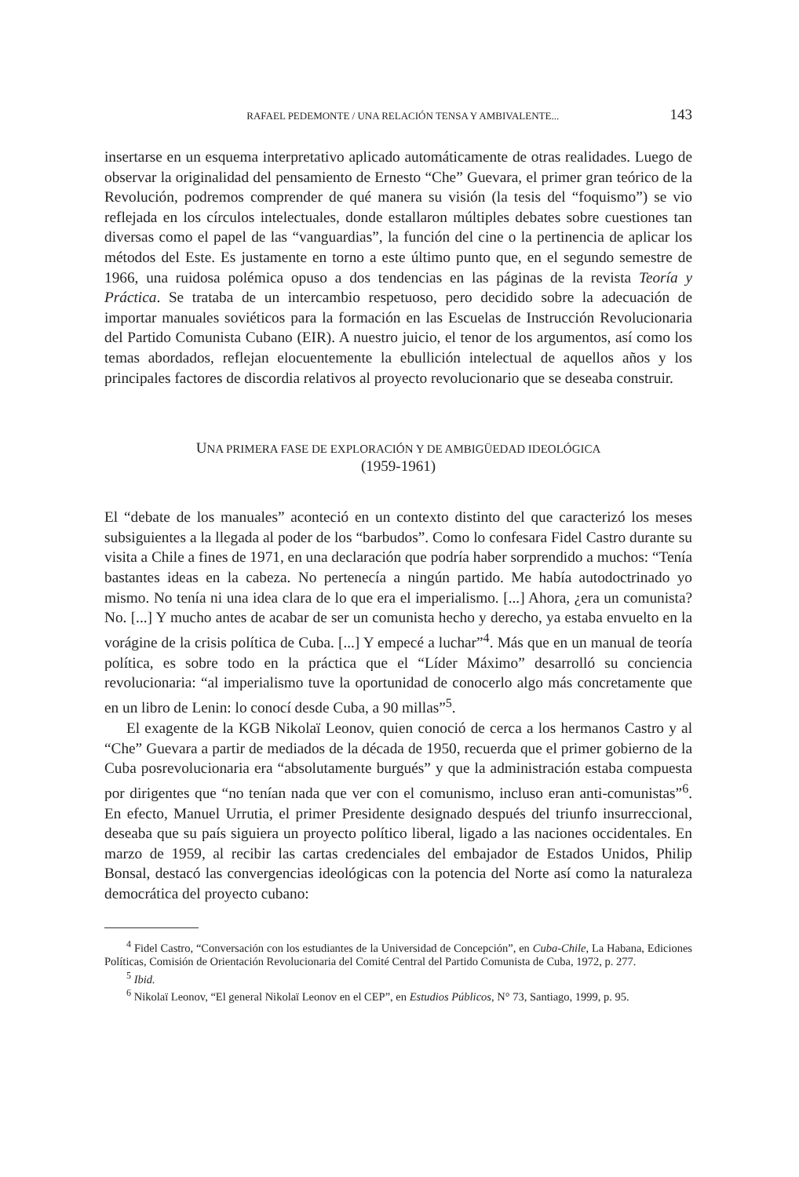RAFAEL PEDEMONTE / UNA RELACIÓN TENSA Y AMBIVALENTE... 143
insertarse en un esquema interpretativo aplicado automáticamente de otras realidades. Luego de observar la originalidad del pensamiento de Ernesto “Che” Guevara, el primer gran teórico de la Revolución, podremos comprender de qué manera su visión (la tesis del “foquismo”) se vio reflejada en los círculos intelectuales, donde estallaron múltiples debates sobre cuestiones tan diversas como el papel de las “vanguardias”, la función del cine o la pertinencia de aplicar los métodos del Este. Es justamente en torno a este último punto que, en el segundo semestre de 1966, una ruidosa polémica opuso a dos tendencias en las páginas de la revista Teoría y Práctica. Se trataba de un intercambio respetuoso, pero decidido sobre la adecuación de importar manuales soviéticos para la formación en las Escuelas de Instrucción Revolucionaria del Partido Comunista Cubano (EIR). A nuestro juicio, el tenor de los argumentos, así como los temas abordados, reflejan elocuentemente la ebullición intelectual de aquellos años y los principales factores de discordia relativos al proyecto revolucionario que se deseaba construir.
UNA PRIMERA FASE DE EXPLORACIÓN Y DE AMBIGÜEDAD IDEOLÓGICA
(1959-1961)
El “debate de los manuales” aconteció en un contexto distinto del que caracterizó los meses subsiguientes a la llegada al poder de los “barbudos”. Como lo confesara Fidel Castro durante su visita a Chile a fines de 1971, en una declaración que podría haber sorprendido a muchos: “Tenía bastantes ideas en la cabeza. No pertenecía a ningún partido. Me había autodoctrinado yo mismo. No tenía ni una idea clara de lo que era el imperialismo. [...] Ahora, ¿era un comunista? No. [...] Y mucho antes de acabar de ser un comunista hecho y derecho, ya estaba envuelto en la vorágine de la crisis política de Cuba. [...] Y empecé a luchar”<sup>4</sup>. Más que en un manual de teoría política, es sobre todo en la práctica que el “Líder Máximo” desarrolló su conciencia revolucionaria: “al imperialismo tuve la oportunidad de conocerlo algo más concretamente que en un libro de Lenin: lo conocí desde Cuba, a 90 millas”<sup>5</sup>.
El exagente de la KGB Nikolaï Leonov, quien conoció de cerca a los hermanos Castro y al “Che” Guevara a partir de mediados de la década de 1950, recuerda que el primer gobierno de la Cuba posrevolucionaria era “absolutamente burgués” y que la administración estaba compuesta por dirigentes que “no tenían nada que ver con el comunismo, incluso eran anti-comunistas”<sup>6</sup>. En efecto, Manuel Urrutia, el primer Presidente designado después del triunfo insurreccional, deseaba que su país siguiera un proyecto político liberal, ligado a las naciones occidentales. En marzo de 1959, al recibir las cartas credenciales del embajador de Estados Unidos, Philip Bonsal, destacó las convergencias ideológicas con la potencia del Norte así como la naturaleza democrática del proyecto cubano:
<sup>4</sup> Fidel Castro, “Conversación con los estudiantes de la Universidad de Concepción”, en Cuba-Chile, La Habana, Ediciones Políticas, Comisión de Orientación Revolucionaria del Comité Central del Partido Comunista de Cuba, 1972, p. 277.
<sup>5</sup> Ibid.
<sup>6</sup> Nikolaï Leonov, “El general Nikolaï Leonov en el CEP”, en Estudios Públicos, N° 73, Santiago, 1999, p. 95.